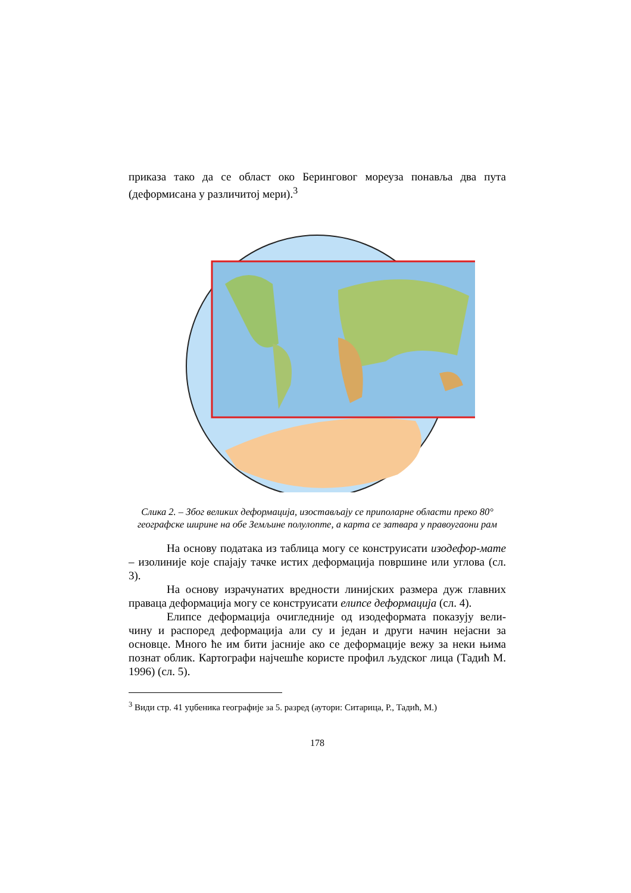приказа тако да се област око Беринговог мореуза понавља два пута (деформисана у различитој мери).<sup>3</sup>
Слика 2. – Због великих деформација, изостављају се приполарне области преко 80° географске ширине на обе Земљине полулопте, а карта се затвара у правоугаони рам
На основу података из таблица могу се конструисати изодефор-мате – изолиније које спајају тачке истих деформација површине или углова (сл. 3).
На основу израчунатих вредности линијских размера дуж главних праваца деформација могу се конструисати елипсе деформација (сл. 4).
Елипсе деформација очигледније од изодеформата показују вели-чину и распоред деформација али су и један и други начин нејасни за основце. Много ће им бити јасније ако се деформације вежу за неки њима познат облик. Картографи најчешће користе профил људског лица (Тадић М. 1996) (сл. 5).
<sup>3</sup> Види стр. 41 уџбеника географије за 5. разред (аутори: Ситарица, Р., Тадић, М.)
178